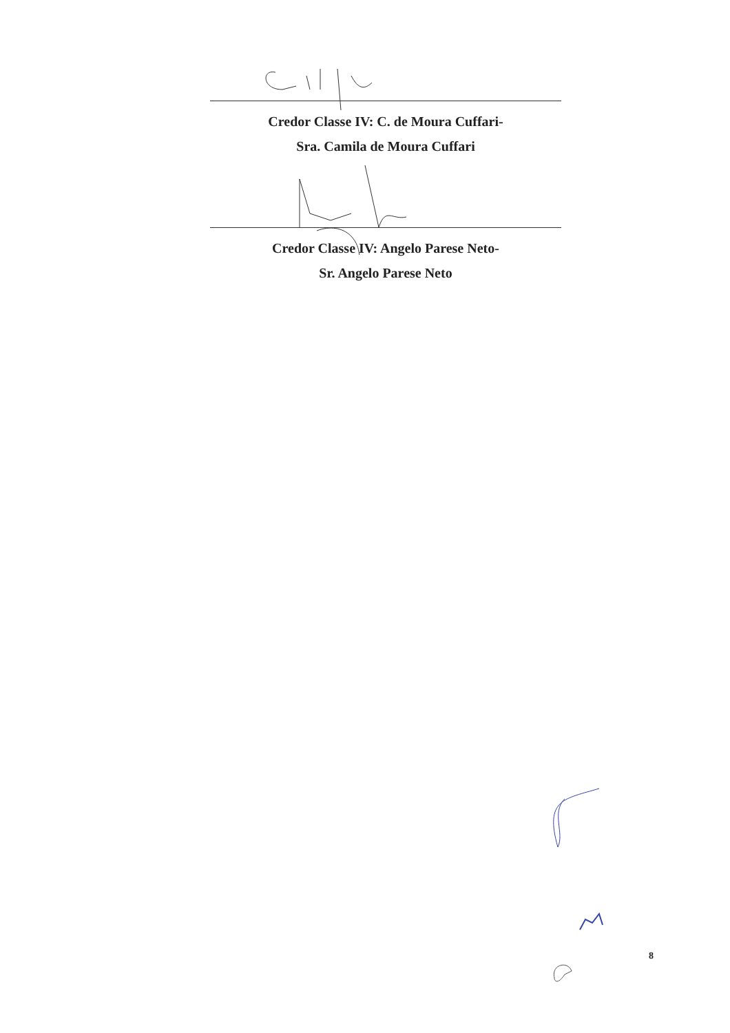Credor Classe IV: C. de Moura Cuffari-
Sra. Camila de Moura Cuffari
Credor Classe IV: Angelo Parese Neto-
Sr. Angelo Parese Neto
8